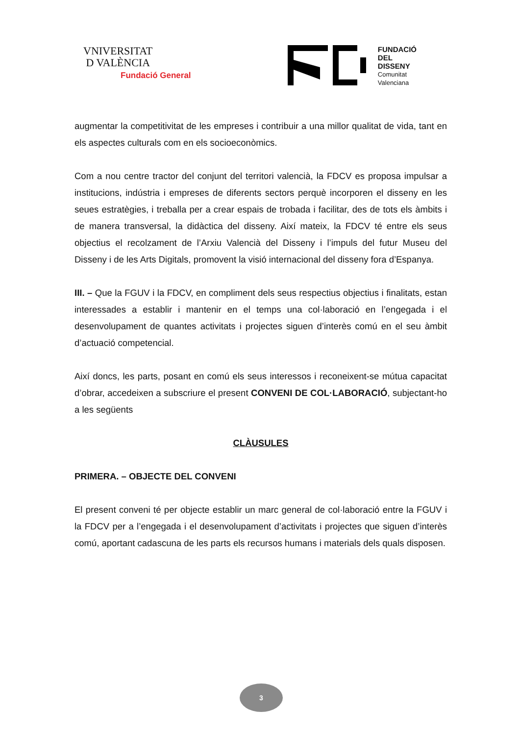VNIVERSITAT
D VALÈNCIA
Fundació General
FUNDACIÓ
DEL
DISSENY
Comunitat
Valenciana
augmentar la competitivitat de les empreses i contribuir a una millor qualitat de vida, tant en els aspectes culturals com en els socioeconòmics.
Com a nou centre tractor del conjunt del territori valencià, la FDCV es proposa impulsar a institucions, indústria i empreses de diferents sectors perquè incorporen el disseny en les seues estratègies, i treballa per a crear espais de trobada i facilitar, des de tots els àmbits i de manera transversal, la didàctica del disseny. Així mateix, la FDCV té entre els seus objectius el recolzament de l’Arxiu Valencià del Disseny i l’impuls del futur Museu del Disseny i de les Arts Digitals, promovent la visió internacional del disseny fora d’Espanya.
III. – Que la FGUV i la FDCV, en compliment dels seus respectius objectius i finalitats, estan interessades a establir i mantenir en el temps una col·laboració en l’engegada i el desenvolupament de quantes activitats i projectes siguen d’interès comú en el seu àmbit d’actuació competencial.
Així doncs, les parts, posant en comú els seus interessos i reconeixent-se mútua capacitat d’obrar, accedeixen a subscriure el present CONVENI DE COL·LABORACIÓ, subjectant-ho a les següents
CLÀUSULES
PRIMERA. – OBJECTE DEL CONVENI
El present conveni té per objecte establir un marc general de col·laboració entre la FGUV i la FDCV per a l’engegada i el desenvolupament d’activitats i projectes que siguen d’interès comú, aportant cadascuna de les parts els recursos humans i materials dels quals disposen.
3